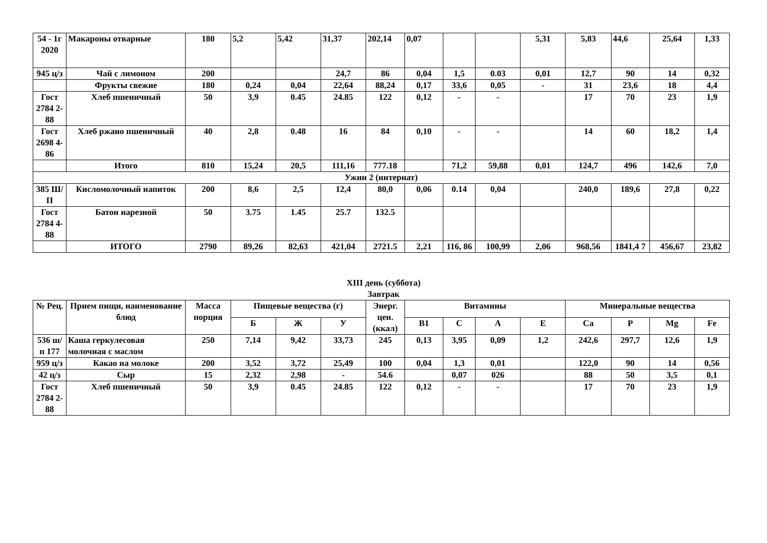| 54 - 1г 2020 | Макароны отварные | 180 | 5,2 | 5,42 | 31,37 | 202,14 | 0,07 | | | 5,31 | 5,83 | 44,6 | 25,64 | 1,33 |
| 945 ц/з | Чай с лимоном | 200 | | | 24,7 | 86 | 0,04 | 1,5 | 0.03 | 0,01 | 12,7 | 90 | 14 | 0,32 |
| | Фрукты свежие | 180 | 0,24 | 0,04 | 22,64 | 88,24 | 0,17 | 33,6 | 0,05 | - | 31 | 23,6 | 18 | 4,4 |
| Гост 2784 2-88 | Хлеб пшеничный | 50 | 3,9 | 0.45 | 24.85 | 122 | 0,12 | - | - | | 17 | 70 | 23 | 1,9 |
| Гост 2698 4-86 | Хлеб ржано пшеничный | 40 | 2,8 | 0.48 | 16 | 84 | 0,10 | - | - | | 14 | 60 | 18,2 | 1,4 |
| | Итого | 810 | 15,24 | 20,5 | 111,16 | 777.18 | | 71,2 | 59,88 | 0,01 | 124,7 | 496 | 142,6 | 7,0 |
| Ужин 2 (интернат) | | | | | | | | | | | | | | |
| 385 Ш/П | Кисломолочный напиток | 200 | 8,6 | 2,5 | 12,4 | 80,0 | 0,06 | 0.14 | 0,04 | | 240,0 | 189,6 | 27,8 | 0,22 |
| Гост 2784 4-88 | Батон нарезной | 50 | 3.75 | 1.45 | 25.7 | 132.5 | | | | | | | | |
| | ИТОГО | 2790 | 89,26 | 82,63 | 421,04 | 2721.5 | 2,21 | 116, 86 | 100,99 | 2,06 | 968,56 | 1841,4 7 | 456,67 | 23,82 |
XIII день (суббота)
Завтрак
| № Рец. | Прием пищи, наименование блюд | Масса порция | Пищевые вещества (г) | | | Энерг. цен. (ккал) | Витамины | | | | Минеральные вещества | | | |
| --- | --- | --- | --- | --- | --- | --- | --- | --- | --- | --- | --- | --- | --- | --- |
| | | | Б | Ж | У | | B1 | C | A | E | Ca | P | Mg | Fe |
| 536 ш/п 177 | Каша геркулесовая молочная с маслом | 250 | 7,14 | 9,42 | 33,73 | 245 | 0,13 | 3,95 | 0,09 | 1,2 | 242,6 | 297,7 | 12,6 | 1,9 |
| 959 ц/з | Какао на молоке | 200 | 3,52 | 3,72 | 25,49 | 100 | 0,04 | 1,3 | 0,01 | | 122,0 | 90 | 14 | 0,56 |
| 42 ц/з | Сыр | 15 | 2,32 | 2,98 | - | 54.6 | | 0,07 | 026 | | 88 | 50 | 3,5 | 0,1 |
| Гост 2784 2-88 | Хлеб пшеничный | 50 | 3,9 | 0.45 | 24.85 | 122 | 0,12 | - | - | | 17 | 70 | 23 | 1,9 |